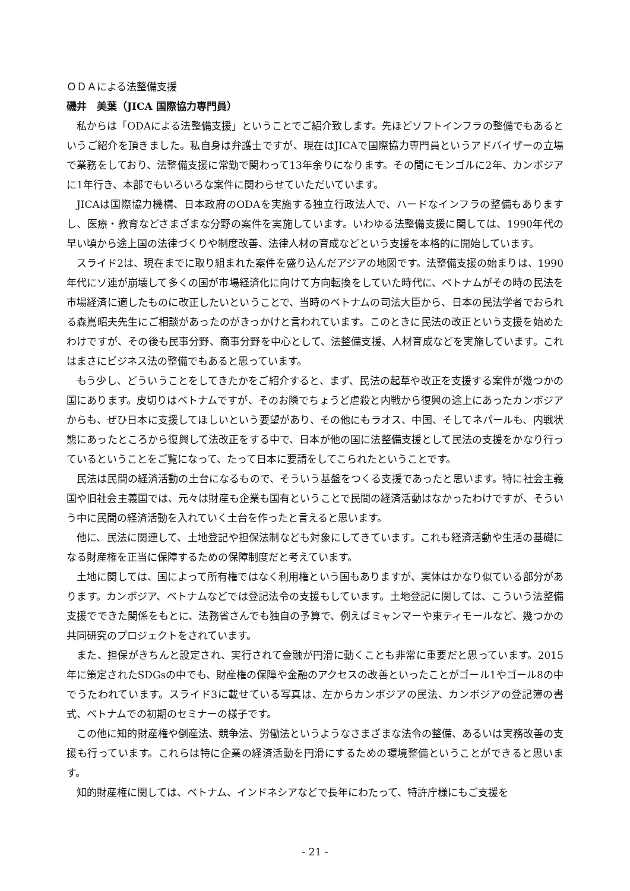ＯＤＡによる法整備支援
磯井　美葉（JICA 国際協力専門員）
私からは「ODAによる法整備支援」ということでご紹介致します。先ほどソフトインフラの整備でもあるというご紹介を頂きました。私自身は弁護士ですが、現在はJICAで国際協力専門員というアドバイザーの立場で業務をしており、法整備支援に常勤で関わって13年余りになります。その間にモンゴルに2年、カンボジアに1年行き、本部でもいろいろな案件に関わらせていただいています。
JICAは国際協力機構、日本政府のODAを実施する独立行政法人で、ハードなインフラの整備もありますし、医療・教育などさまざまな分野の案件を実施しています。いわゆる法整備支援に関しては、1990年代の早い頃から途上国の法律づくりや制度改善、法律人材の育成などという支援を本格的に開始しています。
スライド2は、現在までに取り組まれた案件を盛り込んだアジアの地図です。法整備支援の始まりは、1990年代にソ連が崩壊して多くの国が市場経済化に向けて方向転換をしていた時代に、ベトナムがその時の民法を市場経済に適したものに改正したいということで、当時のベトナムの司法大臣から、日本の民法学者でおられる森嶌昭夫先生にご相談があったのがきっかけと言われています。このときに民法の改正という支援を始めたわけですが、その後も民事分野、商事分野を中心として、法整備支援、人材育成などを実施しています。これはまさにビジネス法の整備でもあると思っています。
もう少し、どういうことをしてきたかをご紹介すると、まず、民法の起草や改正を支援する案件が幾つかの国にあります。皮切りはベトナムですが、そのお隣でちょうど虐殺と内戦から復興の途上にあったカンボジアからも、ぜひ日本に支援してほしいという要望があり、その他にもラオス、中国、そしてネパールも、内戦状態にあったところから復興して法改正をする中で、日本が他の国に法整備支援として民法の支援をかなり行っているということをご覧になって、たって日本に要請をしてこられたということです。
民法は民間の経済活動の土台になるもので、そういう基盤をつくる支援であったと思います。特に社会主義国や旧社会主義国では、元々は財産も企業も国有ということで民間の経済活動はなかったわけですが、そういう中に民間の経済活動を入れていく土台を作ったと言えると思います。
他に、民法に関連して、土地登記や担保法制なども対象にしてきています。これも経済活動や生活の基礎になる財産権を正当に保障するための保障制度だと考えています。
土地に関しては、国によって所有権ではなく利用権という国もありますが、実体はかなり似ている部分があります。カンボジア、ベトナムなどでは登記法令の支援もしています。土地登記に関しては、こういう法整備支援でできた関係をもとに、法務省さんでも独自の予算で、例えばミャンマーや東ティモールなど、幾つかの共同研究のプロジェクトをされています。
また、担保がきちんと設定され、実行されて金融が円滑に動くことも非常に重要だと思っています。2015年に策定されたSDGsの中でも、財産権の保障や金融のアクセスの改善といったことがゴール1やゴール8の中でうたわれています。スライド3に載せている写真は、左からカンボジアの民法、カンボジアの登記簿の書式、ベトナムでの初期のセミナーの様子です。
この他に知的財産権や倒産法、競争法、労働法というようなさまざまな法令の整備、あるいは実務改善の支援も行っています。これらは特に企業の経済活動を円滑にするための環境整備ということができると思います。
知的財産権に関しては、ベトナム、インドネシアなどで長年にわたって、特許庁様にもご支援を
- 21 -